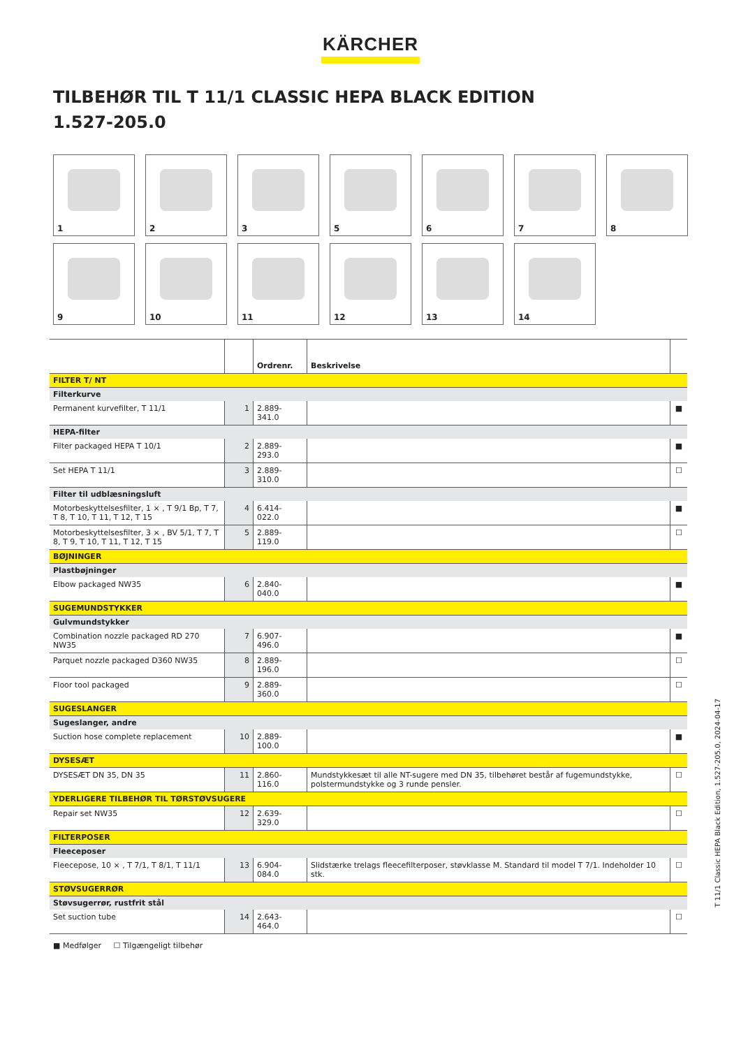KÄRCHER
TILBEHØR TIL T 11/1 CLASSIC HEPA BLACK EDITION
1.527-205.0
1
2
3
5
6
7
8
9
10
11
12
13
14
| | | Ordrenr. | Beskrivelse | |
| --- | --- | --- | --- | --- |
| FILTER T/ NT | | | | |
| Filterkurve | | | | |
| Permanent kurvefilter, T 11/1 | 1 | 2.889-341.0 | | ■ |
| HEPA-filter | | | | |
| Filter packaged HEPA T 10/1 | 2 | 2.889-293.0 | | ■ |
| Set HEPA T 11/1 | 3 | 2.889-310.0 | | ☐ |
| Filter til udblæsningsluft | | | | |
| Motorbeskyttelsesfilter, 1 × , T 9/1 Bp, T 7, T 8, T 10, T 11, T 12, T 15 | 4 | 6.414-022.0 | | ■ |
| Motorbeskyttelsesfilter, 3 × , BV 5/1, T 7, T 8, T 9, T 10, T 11, T 12, T 15 | 5 | 2.889-119.0 | | ☐ |
| BØJNINGER | | | | |
| Plastbøjninger | | | | |
| Elbow packaged NW35 | 6 | 2.840-040.0 | | ■ |
| SUGEMUNDSTYKKER | | | | |
| Gulvmundstykker | | | | |
| Combination nozzle packaged RD 270 NW35 | 7 | 6.907-496.0 | | ■ |
| Parquet nozzle packaged D360 NW35 | 8 | 2.889-196.0 | | ☐ |
| Floor tool packaged | 9 | 2.889-360.0 | | ☐ |
| SUGESLANGER | | | | |
| Sugeslanger, andre | | | | |
| Suction hose complete replacement | 10 | 2.889-100.0 | | ■ |
| DYSESÆT | | | | |
| DYSESÆT DN 35, DN 35 | 11 | 2.860-116.0 | Mundstykkesæt til alle NT-sugere med DN 35, tilbehøret består af fugemundstykke, polstermundstykke og 3 runde pensler. | ☐ |
| YDERLIGERE TILBEHØR TIL TØRSTØVSUGERE | | | | |
| Repair set NW35 | 12 | 2.639-329.0 | | ☐ |
| FILTERPOSER | | | | |
| Fleeceposer | | | | |
| Fleecepose, 10 × , T 7/1, T 8/1, T 11/1 | 13 | 6.904-084.0 | Slidstærke trelags fleecefilterposer, støvklasse M. Standard til model T 7/1. Indeholder 10 stk. | ☐ |
| STØVSUGERRØR | | | | |
| Støvsugerrør, rustfrit stål | | | | |
| Set suction tube | 14 | 2.643-464.0 | | ☐ |
■ Medfølger ☐ Tilgængeligt tilbehør
T 11/1 Classic HEPA Black Edition, 1.527-205.0, 2024-04-17